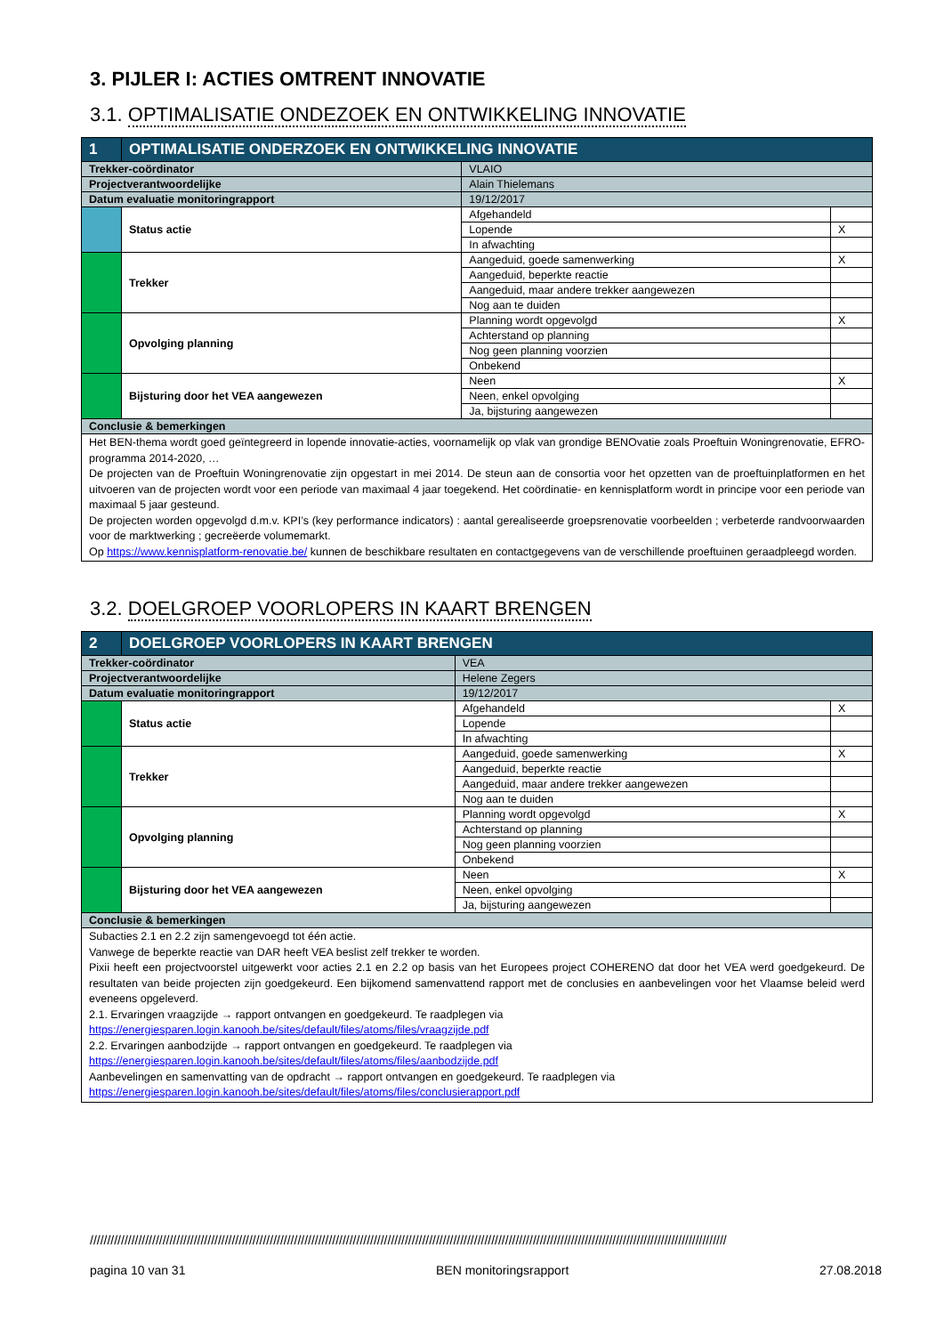3. PIJLER I: ACTIES OMTRENT INNOVATIE
3.1. OPTIMALISATIE ONDEZOEK EN ONTWIKKELING INNOVATIE
| 1 | OPTIMALISATIE ONDERZOEK EN ONTWIKKELING INNOVATIE | | | |
| Trekker-coördinator | | VLAIO | | |
| Projectverantwoordelijke | | Alain Thielemans | | |
| Datum evaluatie monitoringrapport | | 19/12/2017 | | |
| | Status actie | | Afgehandeld | |
| | | | Lopende | X |
| | | | In afwachting | |
| | Trekker | | Aangeduid, goede samenwerking | X |
| | | | Aangeduid, beperkte reactie | |
| | | | Aangeduid, maar andere trekker aangewezen | |
| | | | Nog aan te duiden | |
| | Opvolging planning | | Planning wordt opgevolgd | X |
| | | | Achterstand op planning | |
| | | | Nog geen planning voorzien | |
| | | | Onbekend | |
| | Bijsturing door het VEA aangewezen | | Neen | X |
| | | | Neen, enkel opvolging | |
| | | | Ja, bijsturing aangewezen | |
| Conclusie & bemerkingen | | | | |
| Het BEN-thema wordt goed geïntegreerd in lopende innovatie-acties, voornamelijk op vlak van grondige BENOvatie zoals Proeftuin Woningrenovatie, EFRO-programma 2014-2020, … De projecten van de Proeftuin Woningrenovatie zijn opgestart in mei 2014. De steun aan de consortia voor het opzetten van de proeftuinplatformen en het uitvoeren van de projecten wordt voor een periode van maximaal 4 jaar toegekend. Het coördinatie- en kennisplatform wordt in principe voor een periode van maximaal 5 jaar gesteund. De projecten worden opgevolgd d.m.v. KPI’s (key performance indicators) : aantal gerealiseerde groepsrenovatie voorbeelden ; verbeterde randvoorwaarden voor de marktwerking ; gecreëerde volumemarkt. Op https://www.kennisplatform-renovatie.be/ kunnen de beschikbare resultaten en contactgegevens van de verschillende proeftuinen geraadpleegd worden. | | | | |
3.2. DOELGROEP VOORLOPERS IN KAART BRENGEN
| 2 | DOELGROEP VOORLOPERS IN KAART BRENGEN | | | |
| Trekker-coördinator | | VEA | | |
| Projectverantwoordelijke | | Helene Zegers | | |
| Datum evaluatie monitoringrapport | | 19/12/2017 | | |
| | Status actie | | Afgehandeld | X |
| | | | Lopende | |
| | | | In afwachting | |
| | Trekker | | Aangeduid, goede samenwerking | X |
| | | | Aangeduid, beperkte reactie | |
| | | | Aangeduid, maar andere trekker aangewezen | |
| | | | Nog aan te duiden | |
| | Opvolging planning | | Planning wordt opgevolgd | X |
| | | | Achterstand op planning | |
| | | | Nog geen planning voorzien | |
| | | | Onbekend | |
| | Bijsturing door het VEA aangewezen | | Neen | X |
| | | | Neen, enkel opvolging | |
| | | | Ja, bijsturing aangewezen | |
| Conclusie & bemerkingen | | | | |
| Subacties 2.1 en 2.2 zijn samengevoegd tot één actie. Vanwege de beperkte reactie van DAR heeft VEA beslist zelf trekker te worden. Pixii heeft een projectvoorstel uitgewerkt voor acties 2.1 en 2.2 op basis van het Europees project COHERENO dat door het VEA werd goedgekeurd. De resultaten van beide projecten zijn goedgekeurd. Een bijkomend samenvattend rapport met de conclusies en aanbevelingen voor het Vlaamse beleid werd eveneens opgeleverd. 2.1. Ervaringen vraagzijde → rapport ontvangen en goedgekeurd. Te raadplegen via https://energiesparen.login.kanooh.be/sites/default/files/atoms/files/vraagzijde.pdf 2.2. Ervaringen aanbodzijde → rapport ontvangen en goedgekeurd. Te raadplegen via https://energiesparen.login.kanooh.be/sites/default/files/atoms/files/aanbodzijde.pdf Aanbevelingen en samenvatting van de opdracht → rapport ontvangen en goedgekeurd. Te raadplegen via https://energiesparen.login.kanooh.be/sites/default/files/atoms/files/conclusierapport.pdf | | | | |
////////////////////////////////////////////////////////////////////////////////////////////////////////////////////////////////////////////////////////////////////////////////////////
pagina 10 van 31 BEN monitoringsrapport 27.08.2018